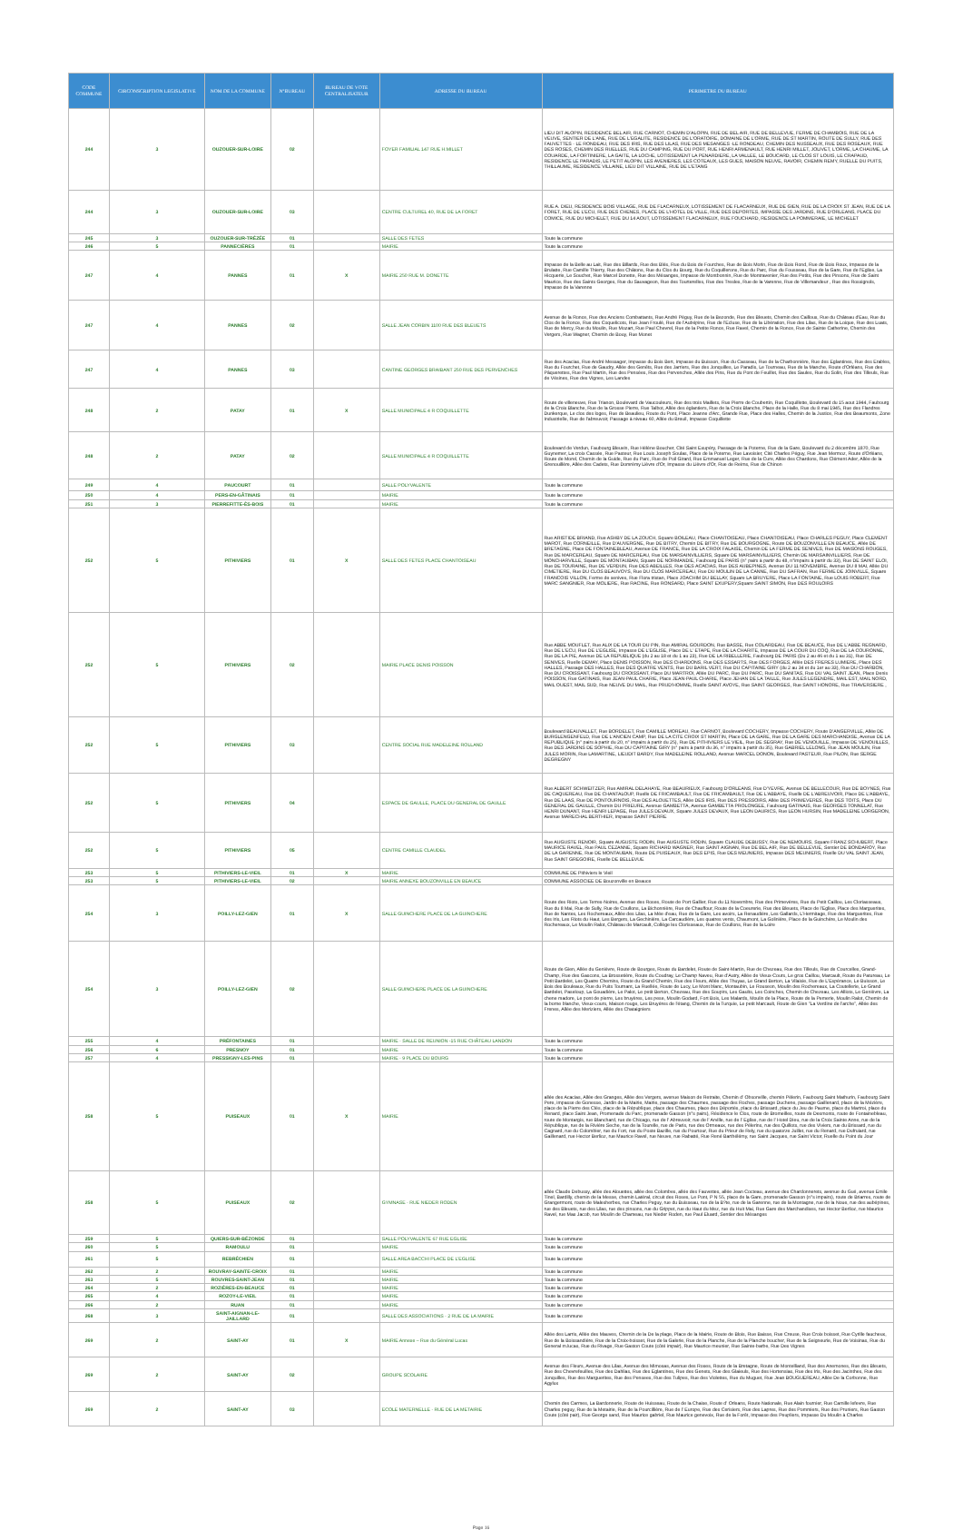| CODE COMMUNE | CIRCONSCRIPTION LEGISLATIVE | NOM DE LA COMMUNE | N°BUREAU | BUREAU DE VOTE CENTRALISATEUR | ADRESSE DU BUREAU | PERIMETRE DU BUREAU |
| --- | --- | --- | --- | --- | --- | --- |
| 244 | 3 | OUZOUER-SUR-LOIRE | 02 | | FOYER FAMILIAL 147 RUE H.MILLET | LIEU DIT ALOPIN, RESIDENCE BEL AIR, RUE CARNOT, CHEMIN D'ALOPIN, RUE DE BEL AIR, RUE DE BELLEVUE, FERME DE CHAMBOIS, RUE DE LA VEUVE, SENTIER DE L'ANE, RUE DE L'EGALITE, RESIDENCE DE L'ORATOIRE, DOMAINE DE L'ORME, RUE DE ST MARTIN, ROUTE DE SULLY, RUE DES FAUVETTES - LE RONDEAU, RUE DES IRIS, RUE DES LILAS, RUE DES MESANGES -LE RONDEAU, CHEMIN DES NUSSEAUX, RUE DES ROSEAUX, RUE DES ROSES, CHEMIN DES RUELLES, RUE DU CAMPING, RUE DU PORT, RUE HENRI ARMENAULT, RUE HENRI MILLET, JOLIVET, L'ORME, LA CHAUME, LA COUARDE, LA FORTINIERE, LA GAITE, LA LOCHE, LOTISSEMENT LA PENARDIERE, LA VALLEE, LE BOUCARD, LE CLOS ST LOUIS, LE CRAPAUD, RESIDENCE LE PARADIS, LE PETIT ALOPIN, LES AVENIERES, LES COTEAUX, LES GUES, MAISON NEUVE, RAVOIR, CHEMIN REMY, RUELLE DU PUITS, THILLAUME, RESIDENCE VILLAINE, LIEU DIT VILLAINE, RUE DE L'ETANG |
| 244 | 3 | OUZOUER-SUR-LOIRE | 03 | | CENTRE CULTUREL 40, RUE DE LA FORET | RUE A. DIEU, RESIDENCE BOIS VILLAGE, RUE DE FLACARNEUX, LOTISSEMENT DE FLACARNEUX, RUE DE GIEN, RUE DE LA CROIX ST JEAN, RUE DE LA FORET, RUE DE L'ECU, RUE DES CHENES, PLACE DE L'HOTEL DE VILLE, RUE DES DEPORTES, IMPASSE DES JARDINS, RUE D'ORLEANS, PLACE DU COMICE, RUE DU MICHELET, RUE DU 14 AOUT, LOTISSEMENT FLACARNEUX, RUE FOUCHARD, RESIDENCE LA POMMERAIE, LE MICHELET |
| 245 | 3 | OUZOUER-SUR-TRÉZÉE | 01 | | SALLE DES FETES | Toute la commune |
| 246 | 5 | PANNECIÈRES | 01 | | MAIRIE | Toute la commune |
| 247 | 4 | PANNES | 01 | X | MAIRIE 250 RUE M. DONETTE | Impasse de la Belle au Lait, Rue des Billards, Rue des Blés, Rue du Bois de Fourches, Rue de Bois Morin, Rue de Bois Rond, Rue de Bois Roux, Impasse de la Brulatte, Rue Camille Thierry, Rue des Châtons, Rue du Clos du Bourg, Rue du Coquillerons, Rue du Parc, Rue du Fousseau, Rue de la Gare, Rue de l'Eglise, La Hicquerie, Le Souchet, Rue Marcel Donette, Rue des Mésanges, Impasse de Montbonnin, Rue de Montravenier, Rue des Petits, Rue des Pinsons, Rue de Saint Maurice, Rue des Saints Georges, Rue du Sauvageon, Rue des Tourterelles, Rue des Tresles, Rue de la Varenne, Rue de Villemandeur , Rue des Rossignols, Impasse de la Varenne |
| 247 | 4 | PANNES | 02 | | SALLE JEAN CORBIN 1100 RUE DES BLEUETS | Avenue de la Ronce, Rue des Anciens Combattants, Rue André Péguy, Rue de la Bezonde, Rue des Bleuets, Chemin des Cailloux, Rue du Château d'Eau, Rue du Clos de la Ronce, Rue des Coquelicots, Rue Jean Froulé, Rue de l'Aubépine, Rue de l'Ecluse, Rue de la Libération, Rue des Lilas, Rue de la Loique, Rue des Luats, Rue de Mercy, Rue du Moulin, Rue Mozart, Rue Paul Chevrel, Rue de la Petite Ronce, Rue Ravel, Chemin de la Ronce, Rue de Sainte Catherine, Chemin des Vergers, Rue Wagner, Chemin de Bouy, Rue Monet |
| 247 | 4 | PANNES | 03 | | CANTINE GEORGES BRAIBANT 250 RUE DES PERVENCHES | Rue des Acacias, Rue André Messager, Impasse du Bois Bert, Impasse du Buisson, Rue du Casseau, Rue de la Charbonnière, Rue des Eglantines, Rue des Erables, Rue du Fourchet, Rue de Gaudry, Allée des Genêts, Rue des Jarriers, Rue des Jonquilles, Le Paradis, Le Tourneau, Rue de la Manche, Route d'Orléans, Rue des Pâquerettes, Rue Paul Martin, Rue des Pensées, Rue des Pervenches, Allée des Pins, Rue du Pont de Feuillet, Rue des Saules, Rue du Solin, Rue des Tilleuls, Rue de Vésines, Rue des Vignes, Les Landes |
| 248 | 2 | PATAY | 01 | X | SALLE MUNICIPALE 4 R COQUILLETTE | Route de villeneuve, Rue Trianon, Boulevard de Vaucouleurs, Rue des trois Maillets, Rue Pierre de Coubertin, Rue Coquillette, Boulevard du 15 aout 1944, Faubourg de la Croix Blanche, Rue de la Grosse Pierre, Rue Talbot, Allée des églantiers, Rue de la Croix Blanche, Place de la Halle, Rue du 8 mai 1945, Rue des Flandres Dunkerque, Le clos des loges, Rue de Beaulieu, Route du Pont, Place Jeanne d'Arc, Grande Rue, Place des Halles, Chemin de la Justice, Rue des Beaumonts, Zone Industrielle, Rue de l'abreuvoir, Passage à niveau 60, Allée du Breuil, Impasse Coquillette |
| 248 | 2 | PATAY | 02 | | SALLE MUNICIPALE 4 R COQUILLETTE | Boulevard de Verdun, Faubourg Bleuvin, Rue Hélène Boucher, Cité Saint Exupéry, Passage de la Poterne, Rue de la Gare, Boulevard du 2 décembre 1870, Rue Guynemer, La croix Cassée, Rue Pasteur, Rue Louis Joseph Soulas, Place de la Poterne, Rue Lavoisier, Cité Charles Péguy, Rue Jean Mermoz, Route d'Orléans, Route de Morel, Chemin de la Guide, Rue du Parc, Rue de Poil Girard, Rue Emmanuel Leger, Rue de la Cure, Allée des Chardons, Rue Clément Ader, Allée de la Grenouillère, Allée des Cadets, Rue Domrémy Lièvre d'Or, Impasse du Lièvre d'Or, Rue de Reims, Rue de Chinon |
| 249 | 4 | PAUCOURT | 01 | | SALLE POLYVALENTE | Toute la commune |
| 250 | 4 | PERS-EN-GÂTINAIS | 01 | | MAIRIE | Toute la commune |
| 251 | 3 | PIERREFITTE-ÈS-BOIS | 01 | | MAIRIE | Toute la commune |
| 252 | 5 | PITHIVIERS | 01 | X | SALLE DES FETES PLACE CHANTOISEAU | Rue ARISTIDE BRIAND, Rue ASHBY DE LA ZOUCH, Square BOILEAU, Place CHANTOISEAU, Place CHANTOISEAU, Place CHARLES PEGUY, Place CLEMENT MAROT, Rue CORNEILLE, Rue D'AUVERGNE, Rue DE BITRY, Chemin DE BITRY, Rue DE BOURGOGNE, Route DE BOUZONVILLE EN BEAUCE, Allée DE BRETAGNE, Place DE FONTAINEBLEAU, Avenue DE FRANCE, Rue DE LA CROIX FALAISE, Chemin DE LA FERME DE SENIVES, Rue DE MAISONS ROUGES, Rue DE MARCEREAU, Square DE MARCEREAU, Rue DE MARSAINVILLIERS, Square DE MARSAINVILLIERS, Chemin DE MARSAINVILLIERS, Rue DE MONCHARVILLE, Square DE MONTAUBAN, Square DE NORMANDIE, Faubourg DE PARIS (n° pairs à partir du 48, n°impairs à partir du 33), Rue DE SAINT ELOI, Rue DE TOURAINE, Rue DE VERDUN, Rue DES ABEILLES, Rue DES ACACIAS, Rue DES AUBEPINES, Avenue DU 11 NOVEMBRE, Avenue DU 8 MAI, Allée DU CIMETIERE, Rue DU CLOS BEAUVOYS, Rue DU CLOS MARCEREAU, Rue DU MOULIN DE LA CANNE, Rue DU SAFRAN, Rue FERME DE JOINVILLE, Square FRANCOIS VILLON, Ferme de senives, Rue Flora tristan, Place JOACHIM DU BELLAY, Square LA BRUYERE, Place LA FONTAINE, Rue LOUIS ROBERT, Rue MARC SANGNIER, Rue MOLIERE, Rue RACINE, Rue RONSARD, Place SAINT EXUPERY,Square SAINT SIMON, Rue DES ROULOIRS |
| 252 | 5 | PITHIVIERS | 02 | | MAIRIE PLACE DENIS POISSON | Rue ABBE MOUFLET, Rue ALIX DE LA TOUR DU PIN, Rue AMIRAL GOURDON, Rue BASSE, Rue COLARDEAU, Rue DE BEAUCE, Rue DE L'ABBE REGNARD, Rue DE L'ECU, Rue DE L'EGLISE, Impasse DE L'EGLISE, Place DE L' ETAPE, Rue DE LA CHARITE, Impasse DE LA COUR DU COQ, Rue DE LA COURONNE, Rue DE LA PIE, Avenue DE LA REPUBLIQUE (du 2 au 18 et du 1 au 23), Rue DE LA RIBELLERIE, Faubourg DE PARIS (Du 2 au 46 et du 1 au 31), Rue DE SENIVES, Ruelle DEMAY, Place DENIS POISSON, Rue DES CHARDONS, Rue DES ESSARTS, Rue DES FORGES, Allée DES FRERES LUMIERE, Place DES HALLES, Passage DES HALLES, Rue DES QUATRE VENTS, Rue DU BARIL VERT, Rue DU CAPITAINE GIRY (du 2 au 34 et du 1er au 33), Rue DU CHARBON, Rue DU CROISSANT, Faubourg DU CROISSANT, Place DU MARTROI, Allée DU PARC, Rue DU PARC, Rue DU SANITAS, Rue DU VAL SAINT JEAN, Place Denis POISSON, Rue GATINAIS, Rue JEAN-PAUL CHARIE, Place JEAN-PAUL CHARIE, Place JEHAN DE LA TAILLE, Rue JULES LEGENDRE, MAIL EST, MAIL NORD, MAIL OUEST, MAIL SUD, Rue NEUVE DU MAIL, Rue PRUD'HOMME, Ruelle SAINT AVOYE, Rue SAINT GEORGES, Rue SAINT HONORE, Rue TRAVERSIERE , |
| 252 | 5 | PITHIVIERS | 03 | | CENTRE SOCIAL RUE MADELEINE ROLLAND | Boulevard BEAUVALLET, Rue BORDELET, Rue CAMILLE MOREAU, Rue CARNOT, Boulevard COCHERY, Impasse COCHERY, Route D'ANGERVILLE, Allée DE BURGLENGENFELD, Rue DE L'ANCIEN CAMP, Rue DE LA CITE CROIX ST MARTIN, Place DE LA GARE, Rue DE LA GARE DES MARCHANDISE, Avenue DE LA REPUBLIQUE (n° pairs à partir du 20, n° impairs à partir du 25), Rue DE PITHIVIERS LE VIEIL, Rue DE SEGRAY, Rue DE VENOUILLE, Impasse DE VENOUILLES, Rue DES JARDINS DE SOPHIE, Rue DU CAPITAINE GIRY (n° pairs à partir du 36, n° impairs à partir du 35), Rue GABRIEL LELONG, Rue JEAN MOULIN, Rue JULES MORIN, Rue LAMARTINE, LIEUDIT BARDY, Rue MADELEINE ROLLAND, Avenue MARCEL DONON, Boulevard PASTEUR, Rue PILON, Rue SERGE DEGREGNY |
| 252 | 5 | PITHIVIERS | 04 | | ESPACE DE GAULLE, PLACE DU GENERAL DE GAULLE | Rue ALBERT SCHWEITZER, Rue AMIRAL DELAHAYE, Rue BEAURIEUX, Faubourg D'ORLEANS, Rue D'YEVRE, Avenue DE BELLECOUR, Rue DE BOYNES, Rue DE CAQUEREAU, Rue DE CHANTALOUP, Ruelle DE FRICAMBAULT, Rue DE FRICAMBAULT, Rue DE L'ABBAYE, Ruelle DE L'ABREUVOIR, Place DE L'ABBAYE, Rue DE LAAS, Rue DE PONTOURNOIS, Rue DES ALOUETTES, Allée DES IRIS, Rue DES PRESSOIRS, Allée DES PRIMEVERES, Rue DES TOITS, Place DU GENERAL DE GAULLE, Chemin DU PRIEURE, Avenue GAMBETTA, Avenue GAMBETTA PROLONGEE, Faubourg GATINAIS, Rue GEORGES TONNELAT, Rue HENRI DUNANT, Rue HENRI LEPAGE, Rue JULES DEVAUX, Square JULES DEVAUX, Rue LEON DAURICS, Rue LEON HURSIN, Rue MADELEINE LORGERON, Avenue MARECHAL BERTHIER, Impasse SAINT PIERRE |
| 252 | 5 | PITHIVIERS | 05 | | CENTRE CAMILLE CLAUDEL | Rue AUGUSTE RENOIR, Square AUGUSTE RODIN, Rue AUGUSTE RODIN, Square CLAUDE DEBUSSY, Rue DE NEMOURS, Square FRANZ SCHUBERT, Place MAURICE RAVEL, Rue PAUL CEZANNE, Square RICHARD WAGNER, Rue SAINT AIGNAN, Rue DE BEL AIR, Rue DE BELLEVUE, Sentier DE BONDAROY, Rue DE LA GARENNE, Rue DE MONTAUBAN, Route DE PUISEAUX, Rue DES EPIS, Rue DES MEUNIERS, Impasse DES MEUNIERS, Ruelle DU VAL SAINT JEAN, Rue SAINT GREGOIRE, Ruelle DE BELLEVUE |
| 253 | 5 | PITHIVIERS-LE-VIEIL | 01 | X | MAIRIE | COMMUNE DE Pithiviers le Vieil |
| 253 | 5 | PITHIVIERS-LE-VIEIL | 02 | | MAIRIE ANNEXE BOUZONVILLE EN BEAUCE | COMMUNE ASSOCIEE DE Bouzonville en Beauce |
| 254 | 3 | POILLY-LEZ-GIEN | 01 | X | SALLE GUINCHERE PLACE DE LA GUINCHERE | Route des Riots, Les Terres-Noires, Avenue des Roses, Route de Port Gallier, Rue du 11 Novembre, Rue des Primevères, Rue du Petit Caillou, Les Cloriasseaux, Rue du 8 Mai, Rue de Sully, Rue de Coullons, La Bichonnière, Rue de Chauffour, Route de la Coeurerie, Rue des Bleuets, Place de l'Eglise, Place des Marguerites, Rue de Nantes, Les Rochereaux, Allée des Lilas, La Mée d'eau, Rue de la Gare, Les avoirs, La Renaudière, Les Gallards, L'Hermitage, Rue des Marguerites, Rue des Iris, Les Riots du Haut, Les Bergers, La Gechinière, La Carcaudière, Les quatres vents, Chaumont, La Golinière, Place de la Guinchère, Le Moulin des Rochereaux, Le Moulin Ralot, Château de Marcault, Collège les Clorisseaux, Rue de Coullons, Rue de la Loire |
| 254 | 3 | POILLY-LEZ-GIEN | 02 | | SALLE GUINCHERE PLACE DE LA GUINCHERE | Route de Gien, Allée du Genièvre, Route de Bourges, Route du Bardelet, Route de Saint-Martin, Rue de Chezeau, Rue des Tilleuls, Rue de Courcelles, Grand-Champ, Rue des Gascons, La Brossetière, Route du Coudray, Le Champ Naveu, Rue d'Autry, Allée de Vieux-Cours, Le gros Caillou, Marcault, Route du Patureau, Le Petit Bardelet, Les Quatre Chemins, Route du Grand Chemin, Rue des Fleurs, Allée des Thuyas, Le Grand Berton, La Vilaisie, Rue de L'Espérance, Le Buisson, Le Bois des Bouleaux, Rue du Puits Tournant, La Ruellée, Route de Lucy, Le Mont blanc, Montaubin, Le Rouseon, Moulin des Rochereaux, La Coutellerie, Le Grand Bardelet, Paseloup, La Gouadière, Le Palot, Le petit Berton, Chezeau, Rue des Soupirs, Les Gaults, Les Coinches, Chemin de Chezeau, Les Alliots, Le Genièvre, La chene madore, Le pont de pierre, Les bruyères, Les pese, Moulin Godard, Fort Bois, Les Malards, Moulin de la Place, Route de la Pemerie, Moulin Ralot, Chemin de la borne blanche, Vieux-cours, Maison rouge, Les Bruyères de l'étang, Chemin de la Turquie, Le petit Marcault, Route de Gien "La Verdine de l'arche", Allée des Frenes, Allée des Meriziers, Allée des Chataigniers |
| 255 | 4 | PRÉFONTAINES | 01 | | MAIRIE - SALLE DE REUNION -15 RUE CHÂTEAU LANDON | Toute la commune |
| 256 | 6 | PRESNOY | 01 | | MAIRIE | Toute la commune |
| 257 | 4 | PRESSIGNY-LES-PINS | 01 | | MAIRIE - 9 PLACE DU BOURG | Toute la commune |
| 258 | 5 | PUISEAUX | 01 | X | MAIRIE | allée des Acacias, Allée des Granges, Allée des Vergers, avenue Maison de Retraite, Chemin d' Obsonville, chemin Pèlerin, Faubourg Saint Mathurin, Faubourg Saint Pere, impasse de Gonesse, Jardin de la Mairie, Mairie, passage des Chaumes, passage des Roches, passage Duchene, passage Gaillenard, place de la Mézière, place de la Pierre des Clés, place de la République, place des Chaumes, place des Déportés, place du Brissard, place du Jeu de Paume, place du Martroi, place du Renard, place Saint Jean, Promenade du Parc, promenade Gasson (n°s pairs), Résidence le Clos, route de Bromeilles, route de Desmonts, route de Fontainebleau, route de Montargis, rue Blanchard, rue de Chicago, rue de l' Abreuvoir, rue de l' Arville, rue de l' Eglise, rue de l' Hotel Dieu, rue de la Croix Sainte Anne, rue de la République, rue de la Rivière Seche, rue de la Tourelle, rue de Paris, rue des Ormeaux, rue des Pèlerins, rue des Quillots, rue des Viviers, rue du Brissard, rue du Cagnard, rue du Colombier, rue du Fort, rue du Poste Bazille, rue du Pourtour, Rue du Prieur de Rely, rue du quatorze Juillet, rue du Renard, rue Dufruiard, rue Gaillenard, rue Hector Berlioz, rue Maurice Ravel, rue Neuve, rue Rabatté, Rue René Barthélémy, rue Saint Jacques, rue Saint Victor, Ruelle du Point du Jour |
| 258 | 5 | PUISEAUX | 02 | | GYMNASE - RUE NIEDER RODEN | allée Claude Debussy, allée des Alouettes, allée des Colombes, allée des Fauvettes, allée Jean Cocteau, avenue des Chardonnerets, avenue du Gué, avenue Emile Tinel, Bardilly, chemin de la Messe, chemin Latéral, circuit des Roses, Le Pont, P N 55, place de la Gare, promenade Gasson (n°s impairs), route de Briarres, route de Grangermont, route de Malesherbes, rue Charles Peguy, rue du Buisseau, rue de la B?te, rue de la Garenne, rue de la Montagne, rue de la Noue, rue des aubépines, rue des Bleuets, rue des Lilas, rue des pinsons, rue du Grippet, rue du Haut du Mez, rue du Huit Mai, Rue Gare des Marchandises, rue Hector Berlioz, rue Maurice Ravel, rue Max Jacob, rue Moulin de Chameau, rue Nieder Roden, rue Paul Eluard, Sentier des Mésanges |
| 259 | 5 | QUIERS-SUR-BÉZONDE | 01 | | SALLE POLYVALENTE 67 RUE EGLISE | Toute la commune |
| 260 | 5 | RAMOULU | 01 | | MAIRIE | Toute la commune |
| 261 | 5 | REBRÉCHIEN | 01 | | SALLE AREA BACCHI PLACE DE L'EGLISE | Toute la commune |
| 262 | 2 | ROUVRAY-SAINTE-CROIX | 01 | | MAIRIE | Toute la commune |
| 263 | 5 | ROUVRES-SAINT-JEAN | 01 | | MAIRIE | Toute la commune |
| 264 | 2 | ROZIÈRES-EN-BEAUCE | 01 | | MAIRIE | Toute la commune |
| 265 | 4 | ROZOY-LE-VIEIL | 01 | | MAIRIE | Toute la commune |
| 266 | 2 | RUAN | 01 | | MAIRIE | Toute la commune |
| 268 | 3 | SAINT-AIGNAN-LE-JAILLARD | 01 | | SALLE DES ASSOCIATIONS - 2 RUE DE LA MAIRIE | Toute la commune |
| 269 | 2 | SAINT-AY | 01 | X | MAIRIE Annexe – Rue du Général Lucas | Allée des Larris, Allée des Mauves, Chemin de la De la plage, Place de la Mairie, Route de Blois, Rue Baisse, Rue Creuse, Rue Croix boisset, Rue Cyrille faucheux, Rue de la Boissandière, Rue de la Croix-boisset, Rue de la Galerie, Rue de la Planche, Rue de la Planche boucher, Rue de la Seigneurie, Rue de Voisinas, Rue du General m.lucas, Rue du Rivage, Rue Gaston Coute (côté impair), Rue Maurice meunier, Rue Sainte-barbe, Rue Des Vignes |
| 269 | 2 | SAINT-AY | 02 | | GROUPE SCOLAIRE | Avenue des Fleurs, Avenue des Lilas, Avenue des Mimosas, Avenue des Roses, Route de la Bretagne, Route de Montelliand, Rue des Anemones, Rue des Bleuets, Rue des Chevrefeuilles, Rue des Dahlias, Rue des Eglantines, Rue des Genets, Rue des Glaieuls, Rue des Hortensias, Rue des Iris, Rue des Jacinthes, Rue des Jonquilles, Rue des Marguerites, Rue des Pensees, Rue des Tulipes, Rue des Violettes, Rue du Muguet, Rue Jean BOUGUEREAU, Allée De la Corbonne, Rue Agylux |
| 269 | 2 | SAINT-AY | 03 | | ECOLE MATERNELLE - RUE DE LA METAIRIE | Chemin des Carmes, La Bardonnerie, Route de Huisseau, Route de la Chaise, Route d' Orleans, Route Nationale, Rue Alain fournier, Rue Camille lefevre, Rue Charles peguy, Rue de la Metairie, Rue de la Pourcillière, Rue de l' Europe, Rue des Cerisiers, Rue des Lapres, Rue des Pommiers, Rue des Pruniers, Rue Gaston Coute (côté pair), Rue George sand, Rue Maurice gabriel, Rue Maurice genevoix, Rue de la Forêt, Impasse des Peupliers, Impasse Du Moulin à Charles |
Page 16